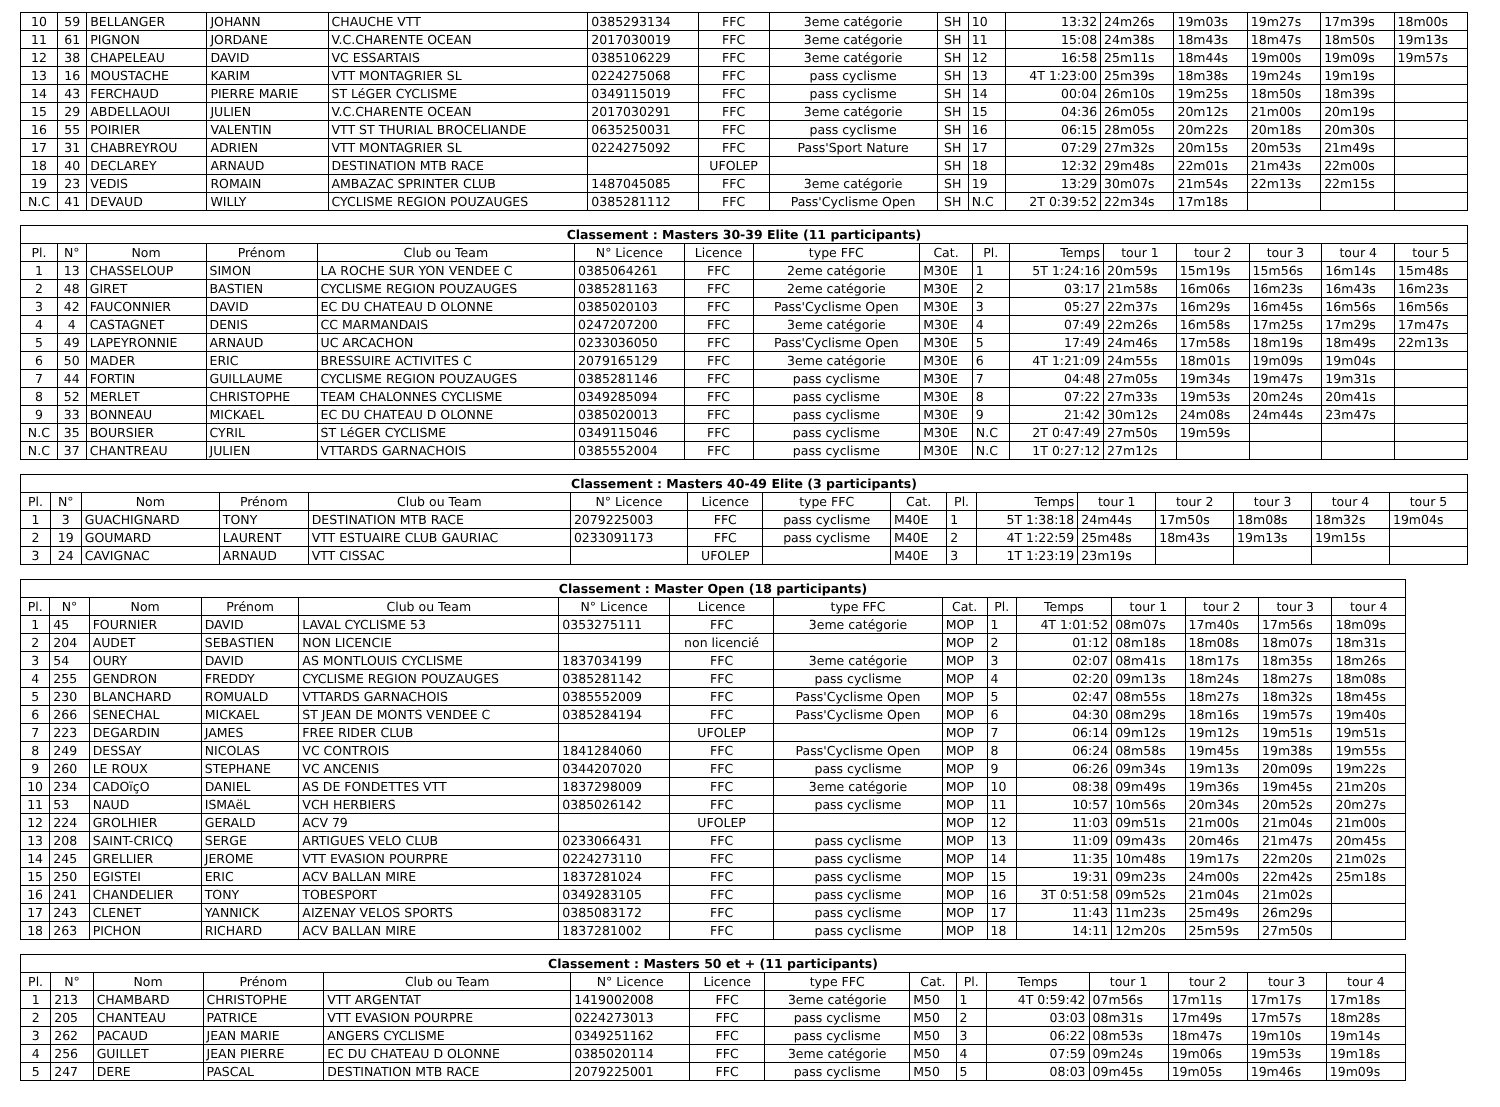| 10 | 59 | BELLANGER | JOHANN | CHAUCHE VTT | 0385293134 | FFC | 3eme catégorie | SH | 10 | 13:32 | 24m26s | 19m03s | 19m27s | 17m39s | 18m00s |
| 11 | 61 | PIGNON | JORDANE | V.C.CHARENTE OCEAN | 2017030019 | FFC | 3eme catégorie | SH | 11 | 15:08 | 24m38s | 18m43s | 18m47s | 18m50s | 19m13s |
| 12 | 38 | CHAPELEAU | DAVID | VC ESSARTAIS | 0385106229 | FFC | 3eme catégorie | SH | 12 | 16:58 | 25m11s | 18m44s | 19m00s | 19m09s | 19m57s |
| 13 | 16 | MOUSTACHE | KARIM | VTT MONTAGRIER SL | 0224275068 | FFC | pass cyclisme | SH | 13 | 4T 1:23:00 | 25m39s | 18m38s | 19m24s | 19m19s | |
| 14 | 43 | FERCHAUD | PIERRE MARIE | ST LéGER CYCLISME | 0349115019 | FFC | pass cyclisme | SH | 14 | 00:04 | 26m10s | 19m25s | 18m50s | 18m39s | |
| 15 | 29 | ABDELLAOUI | JULIEN | V.C.CHARENTE OCEAN | 2017030291 | FFC | 3eme catégorie | SH | 15 | 04:36 | 26m05s | 20m12s | 21m00s | 20m19s | |
| 16 | 55 | POIRIER | VALENTIN | VTT ST THURIAL BROCELIANDE | 0635250031 | FFC | pass cyclisme | SH | 16 | 06:15 | 28m05s | 20m22s | 20m18s | 20m30s | |
| 17 | 31 | CHABREYROU | ADRIEN | VTT MONTAGRIER SL | 0224275092 | FFC | Pass'Sport Nature | SH | 17 | 07:29 | 27m32s | 20m15s | 20m53s | 21m49s | |
| 18 | 40 | DECLAREY | ARNAUD | DESTINATION MTB RACE | | UFOLEP | | SH | 18 | 12:32 | 29m48s | 22m01s | 21m43s | 22m00s | |
| 19 | 23 | VEDIS | ROMAIN | AMBAZAC SPRINTER CLUB | 1487045085 | FFC | 3eme catégorie | SH | 19 | 13:29 | 30m07s | 21m54s | 22m13s | 22m15s | |
| N.C | 41 | DEVAUD | WILLY | CYCLISME REGION POUZAUGES | 0385281112 | FFC | Pass'Cyclisme Open | SH | N.C | 2T 0:39:52 | 22m34s | 17m18s | | | |
| Classement : Masters 30-39 Elite (11 participants) | | | | | | | | | | | | | | | |
| --- | --- | --- | --- | --- | --- | --- | --- | --- | --- | --- | --- | --- | --- | --- | --- |
| Pl. | N° | Nom | Prénom | Club ou Team | N° Licence | Licence | type FFC | Cat. | Pl. | Temps | tour 1 | tour 2 | tour 3 | tour 4 | tour 5 |
| 1 | 13 | CHASSELOUP | SIMON | LA ROCHE SUR YON VENDEE C | 0385064261 | FFC | 2eme catégorie | M30E | 1 | 5T 1:24:16 | 20m59s | 15m19s | 15m56s | 16m14s | 15m48s |
| 2 | 48 | GIRET | BASTIEN | CYCLISME REGION POUZAUGES | 0385281163 | FFC | 2eme catégorie | M30E | 2 | 03:17 | 21m58s | 16m06s | 16m23s | 16m43s | 16m23s |
| 3 | 42 | FAUCONNIER | DAVID | EC DU CHATEAU D OLONNE | 0385020103 | FFC | Pass'Cyclisme Open | M30E | 3 | 05:27 | 22m37s | 16m29s | 16m45s | 16m56s | 16m56s |
| 4 | 4 | CASTAGNET | DENIS | CC MARMANDAIS | 0247207200 | FFC | 3eme catégorie | M30E | 4 | 07:49 | 22m26s | 16m58s | 17m25s | 17m29s | 17m47s |
| 5 | 49 | LAPEYRONNIE | ARNAUD | UC ARCACHON | 0233036050 | FFC | Pass'Cyclisme Open | M30E | 5 | 17:49 | 24m46s | 17m58s | 18m19s | 18m49s | 22m13s |
| 6 | 50 | MADER | ERIC | BRESSUIRE ACTIVITES C | 2079165129 | FFC | 3eme catégorie | M30E | 6 | 4T 1:21:09 | 24m55s | 18m01s | 19m09s | 19m04s | |
| 7 | 44 | FORTIN | GUILLAUME | CYCLISME REGION POUZAUGES | 0385281146 | FFC | pass cyclisme | M30E | 7 | 04:48 | 27m05s | 19m34s | 19m47s | 19m31s | |
| 8 | 52 | MERLET | CHRISTOPHE | TEAM CHALONNES CYCLISME | 0349285094 | FFC | pass cyclisme | M30E | 8 | 07:22 | 27m33s | 19m53s | 20m24s | 20m41s | |
| 9 | 33 | BONNEAU | MICKAEL | EC DU CHATEAU D OLONNE | 0385020013 | FFC | pass cyclisme | M30E | 9 | 21:42 | 30m12s | 24m08s | 24m44s | 23m47s | |
| N.C | 35 | BOURSIER | CYRIL | ST LéGER CYCLISME | 0349115046 | FFC | pass cyclisme | M30E | N.C | 2T 0:47:49 | 27m50s | 19m59s | | | |
| N.C | 37 | CHANTREAU | JULIEN | VTTARDS GARNACHOIS | 0385552004 | FFC | pass cyclisme | M30E | N.C | 1T 0:27:12 | 27m12s | | | | |
| Classement : Masters 40-49 Elite (3 participants) | | | | | | | | | | | | | | | |
| --- | --- | --- | --- | --- | --- | --- | --- | --- | --- | --- | --- | --- | --- | --- | --- |
| Pl. | N° | Nom | Prénom | Club ou Team | N° Licence | Licence | type FFC | Cat. | Pl. | Temps | tour 1 | tour 2 | tour 3 | tour 4 | tour 5 |
| 1 | 3 | GUACHIGNARD | TONY | DESTINATION MTB RACE | 2079225003 | FFC | pass cyclisme | M40E | 1 | 5T 1:38:18 | 24m44s | 17m50s | 18m08s | 18m32s | 19m04s |
| 2 | 19 | GOUMARD | LAURENT | VTT ESTUAIRE CLUB GAURIAC | 0233091173 | FFC | pass cyclisme | M40E | 2 | 4T 1:22:59 | 25m48s | 18m43s | 19m13s | 19m15s | |
| 3 | 24 | CAVIGNAC | ARNAUD | VTT CISSAC | | UFOLEP | | M40E | 3 | 1T 1:23:19 | 23m19s | | | | |
| Classement : Master Open (18 participants) | | | | | | | | | | | | | | |
| --- | --- | --- | --- | --- | --- | --- | --- | --- | --- | --- | --- | --- | --- | --- |
| Pl. | N° | Nom | Prénom | Club ou Team | N° Licence | Licence | type FFC | Cat. | Pl. | Temps | tour 1 | tour 2 | tour 3 | tour 4 |
| 1 | 45 | FOURNIER | DAVID | LAVAL CYCLISME 53 | 0353275111 | FFC | 3eme catégorie | MOP | 1 | 4T 1:01:52 | 08m07s | 17m40s | 17m56s | 18m09s |
| 2 | 204 | AUDET | SEBASTIEN | NON LICENCIE | | non licencié | | MOP | 2 | 01:12 | 08m18s | 18m08s | 18m07s | 18m31s |
| 3 | 54 | OURY | DAVID | AS MONTLOUIS CYCLISME | 1837034199 | FFC | 3eme catégorie | MOP | 3 | 02:07 | 08m41s | 18m17s | 18m35s | 18m26s |
| 4 | 255 | GENDRON | FREDDY | CYCLISME REGION POUZAUGES | 0385281142 | FFC | pass cyclisme | MOP | 4 | 02:20 | 09m13s | 18m24s | 18m27s | 18m08s |
| 5 | 230 | BLANCHARD | ROMUALD | VTTARDS GARNACHOIS | 0385552009 | FFC | Pass'Cyclisme Open | MOP | 5 | 02:47 | 08m55s | 18m27s | 18m32s | 18m45s |
| 6 | 266 | SENECHAL | MICKAEL | ST JEAN DE MONTS VENDEE C | 0385284194 | FFC | Pass'Cyclisme Open | MOP | 6 | 04:30 | 08m29s | 18m16s | 19m57s | 19m40s |
| 7 | 223 | DEGARDIN | JAMES | FREE RIDER CLUB | | UFOLEP | | MOP | 7 | 06:14 | 09m12s | 19m12s | 19m51s | 19m51s |
| 8 | 249 | DESSAY | NICOLAS | VC CONTROIS | 1841284060 | FFC | Pass'Cyclisme Open | MOP | 8 | 06:24 | 08m58s | 19m45s | 19m38s | 19m55s |
| 9 | 260 | LE ROUX | STEPHANE | VC ANCENIS | 0344207020 | FFC | pass cyclisme | MOP | 9 | 06:26 | 09m34s | 19m13s | 20m09s | 19m22s |
| 10 | 234 | CADOïçO | DANIEL | AS DE FONDETTES VTT | 1837298009 | FFC | 3eme catégorie | MOP | 10 | 08:38 | 09m49s | 19m36s | 19m45s | 21m20s |
| 11 | 53 | NAUD | ISMAëL | VCH HERBIERS | 0385026142 | FFC | pass cyclisme | MOP | 11 | 10:57 | 10m56s | 20m34s | 20m52s | 20m27s |
| 12 | 224 | GROLHIER | GERALD | ACV 79 | | UFOLEP | | MOP | 12 | 11:03 | 09m51s | 21m00s | 21m04s | 21m00s |
| 13 | 208 | SAINT-CRICQ | SERGE | ARTIGUES VELO CLUB | 0233066431 | FFC | pass cyclisme | MOP | 13 | 11:09 | 09m43s | 20m46s | 21m47s | 20m45s |
| 14 | 245 | GRELLIER | JEROME | VTT EVASION POURPRE | 0224273110 | FFC | pass cyclisme | MOP | 14 | 11:35 | 10m48s | 19m17s | 22m20s | 21m02s |
| 15 | 250 | EGISTEI | ERIC | ACV BALLAN MIRE | 1837281024 | FFC | pass cyclisme | MOP | 15 | 19:31 | 09m23s | 24m00s | 22m42s | 25m18s |
| 16 | 241 | CHANDELIER | TONY | TOBESPORT | 0349283105 | FFC | pass cyclisme | MOP | 16 | 3T 0:51:58 | 09m52s | 21m04s | 21m02s | |
| 17 | 243 | CLENET | YANNICK | AIZENAY VELOS SPORTS | 0385083172 | FFC | pass cyclisme | MOP | 17 | 11:43 | 11m23s | 25m49s | 26m29s | |
| 18 | 263 | PICHON | RICHARD | ACV BALLAN MIRE | 1837281002 | FFC | pass cyclisme | MOP | 18 | 14:11 | 12m20s | 25m59s | 27m50s | |
| Classement : Masters 50 et + (11 participants) | | | | | | | | | | | | | | |
| --- | --- | --- | --- | --- | --- | --- | --- | --- | --- | --- | --- | --- | --- | --- |
| Pl. | N° | Nom | Prénom | Club ou Team | N° Licence | Licence | type FFC | Cat. | Pl. | Temps | tour 1 | tour 2 | tour 3 | tour 4 |
| 1 | 213 | CHAMBARD | CHRISTOPHE | VTT ARGENTAT | 1419002008 | FFC | 3eme catégorie | M50 | 1 | 4T 0:59:42 | 07m56s | 17m11s | 17m17s | 17m18s |
| 2 | 205 | CHANTEAU | PATRICE | VTT EVASION POURPRE | 0224273013 | FFC | pass cyclisme | M50 | 2 | 03:03 | 08m31s | 17m49s | 17m57s | 18m28s |
| 3 | 262 | PACAUD | JEAN MARIE | ANGERS CYCLISME | 0349251162 | FFC | pass cyclisme | M50 | 3 | 06:22 | 08m53s | 18m47s | 19m10s | 19m14s |
| 4 | 256 | GUILLET | JEAN PIERRE | EC DU CHATEAU D OLONNE | 0385020114 | FFC | 3eme catégorie | M50 | 4 | 07:59 | 09m24s | 19m06s | 19m53s | 19m18s |
| 5 | 247 | DERE | PASCAL | DESTINATION MTB RACE | 2079225001 | FFC | pass cyclisme | M50 | 5 | 08:03 | 09m45s | 19m05s | 19m46s | 19m09s |